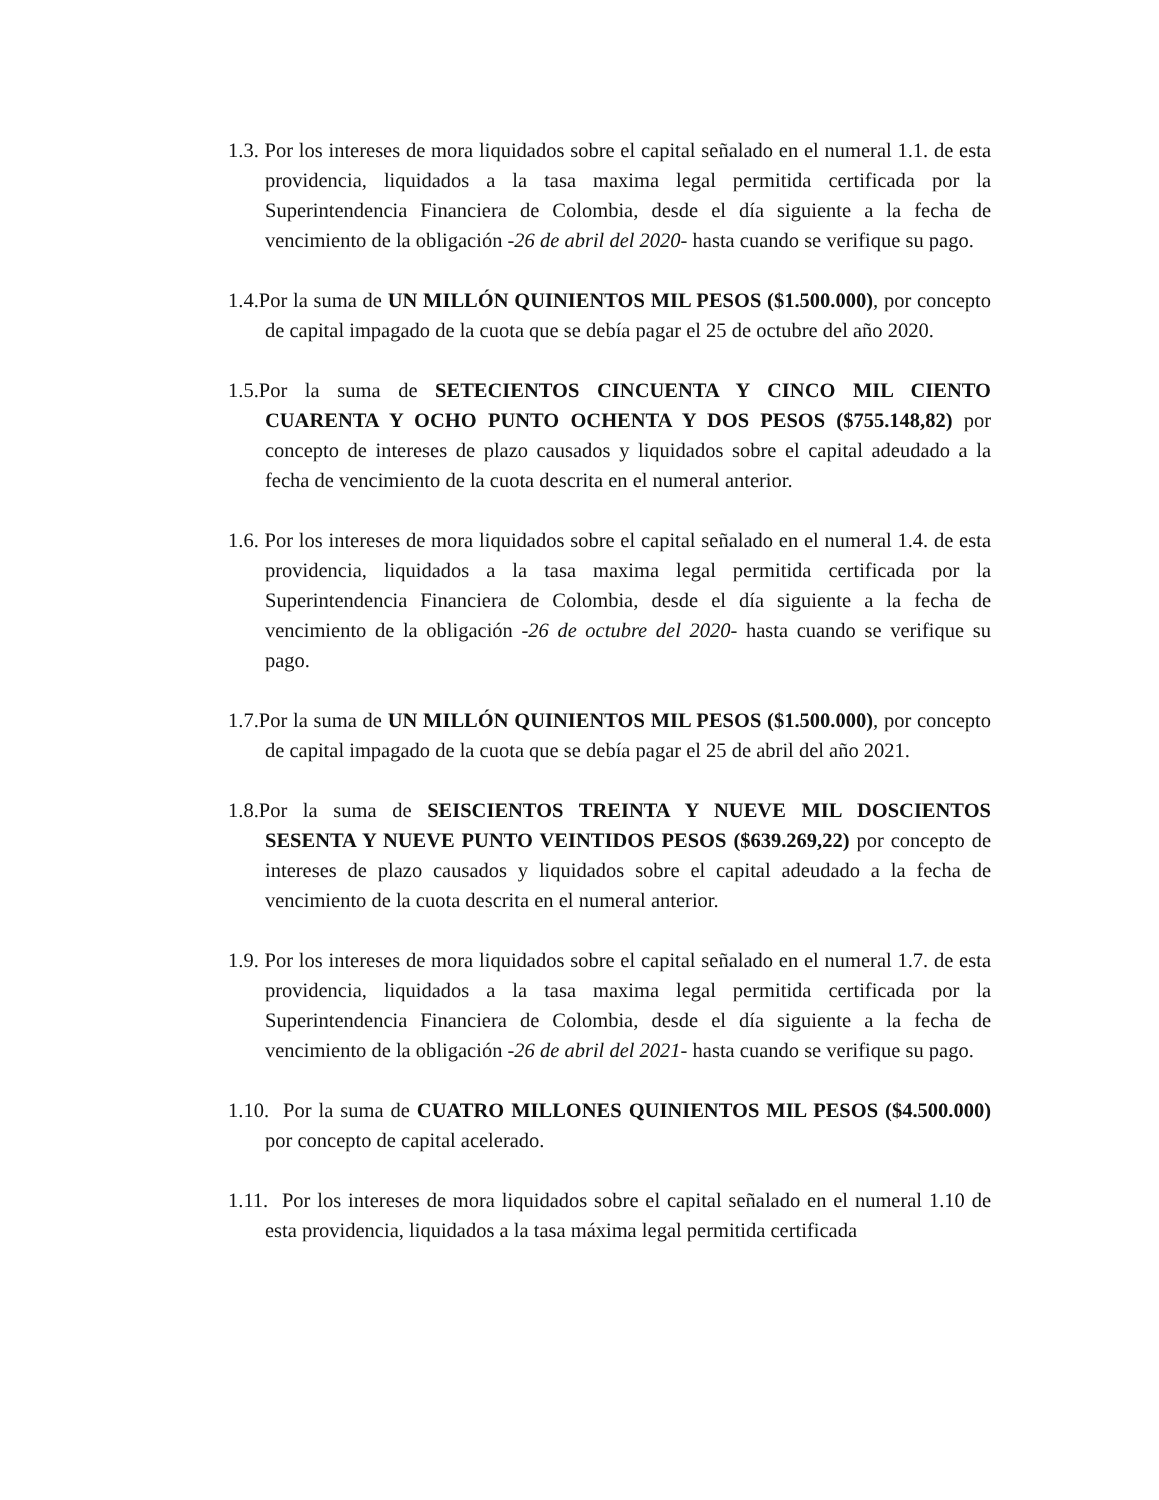1.3. Por los intereses de mora liquidados sobre el capital señalado en el numeral 1.1. de esta providencia, liquidados a la tasa maxima legal permitida certificada por la Superintendencia Financiera de Colombia, desde el día siguiente a la fecha de vencimiento de la obligación -26 de abril del 2020- hasta cuando se verifique su pago.
1.4.Por la suma de UN MILLÓN QUINIENTOS MIL PESOS ($1.500.000), por concepto de capital impagado de la cuota que se debía pagar el 25 de octubre del año 2020.
1.5.Por la suma de SETECIENTOS CINCUENTA Y CINCO MIL CIENTO CUARENTA Y OCHO PUNTO OCHENTA Y DOS PESOS ($755.148,82) por concepto de intereses de plazo causados y liquidados sobre el capital adeudado a la fecha de vencimiento de la cuota descrita en el numeral anterior.
1.6. Por los intereses de mora liquidados sobre el capital señalado en el numeral 1.4. de esta providencia, liquidados a la tasa maxima legal permitida certificada por la Superintendencia Financiera de Colombia, desde el día siguiente a la fecha de vencimiento de la obligación -26 de octubre del 2020- hasta cuando se verifique su pago.
1.7.Por la suma de UN MILLÓN QUINIENTOS MIL PESOS ($1.500.000), por concepto de capital impagado de la cuota que se debía pagar el 25 de abril del año 2021.
1.8.Por la suma de SEISCIENTOS TREINTA Y NUEVE MIL DOSCIENTOS SESENTA Y NUEVE PUNTO VEINTIDOS PESOS ($639.269,22) por concepto de intereses de plazo causados y liquidados sobre el capital adeudado a la fecha de vencimiento de la cuota descrita en el numeral anterior.
1.9. Por los intereses de mora liquidados sobre el capital señalado en el numeral 1.7. de esta providencia, liquidados a la tasa maxima legal permitida certificada por la Superintendencia Financiera de Colombia, desde el día siguiente a la fecha de vencimiento de la obligación -26 de abril del 2021- hasta cuando se verifique su pago.
1.10. Por la suma de CUATRO MILLONES QUINIENTOS MIL PESOS ($4.500.000) por concepto de capital acelerado.
1.11. Por los intereses de mora liquidados sobre el capital señalado en el numeral 1.10 de esta providencia, liquidados a la tasa máxima legal permitida certificada